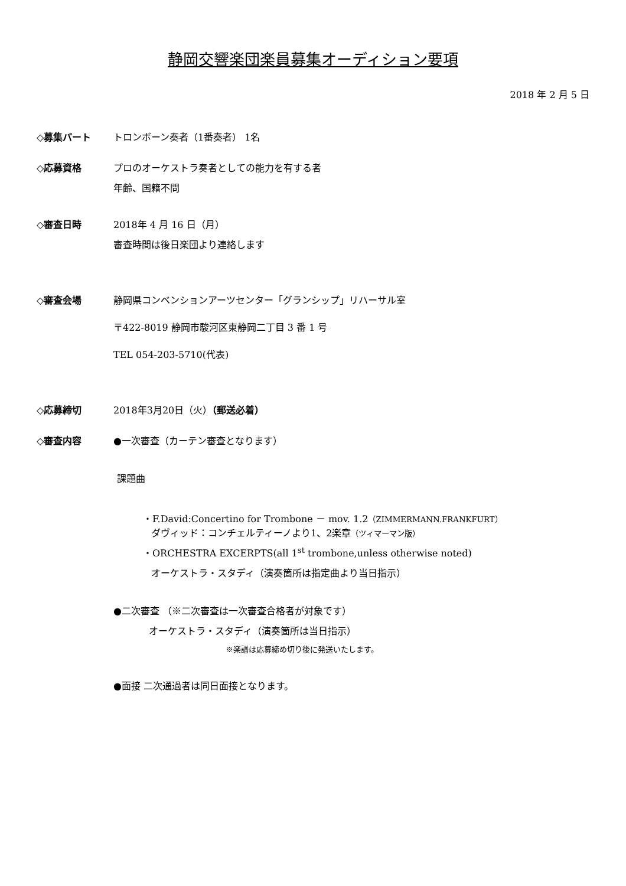静岡交響楽団楽員募集オーディション要項
2018 年 2 月 5 日
◇募集パート トロンボーン奏者（1番奏者） 1名
◇応募資格 プロのオーケストラ奏者としての能力を有する者
年齢、国籍不問
◇審査日時 2018年 4 月 16 日（月）
審査時間は後日楽団より連絡します
◇審査会場 静岡県コンベンションアーツセンター「グランシップ」リハーサル室
〒422-8019 静岡市駿河区東静岡二丁目 3 番 1 号
TEL 054-203-5710(代表)
◇応募締切 2018年3月20日（火）（郵送必着）
◇審査内容 ●一次審査（カーテン審査となります）
課題曲
・F.David:Concertino for Trombone － mov. 1.2（ZIMMERMANN.FRANKFURT）
ダヴィッド：コンチェルティーノより1、2楽章（ツィマーマン版）
・ORCHESTRA EXCERPTS(all 1<sup>st</sup> trombone,unless otherwise noted)
オーケストラ・スタディ（演奏箇所は指定曲より当日指示）
●二次審査 （※二次審査は一次審査合格者が対象です）
オーケストラ・スタディ（演奏箇所は当日指示）
※楽譜は応募締め切り後に発送いたします。
●面接 二次通過者は同日面接となります。